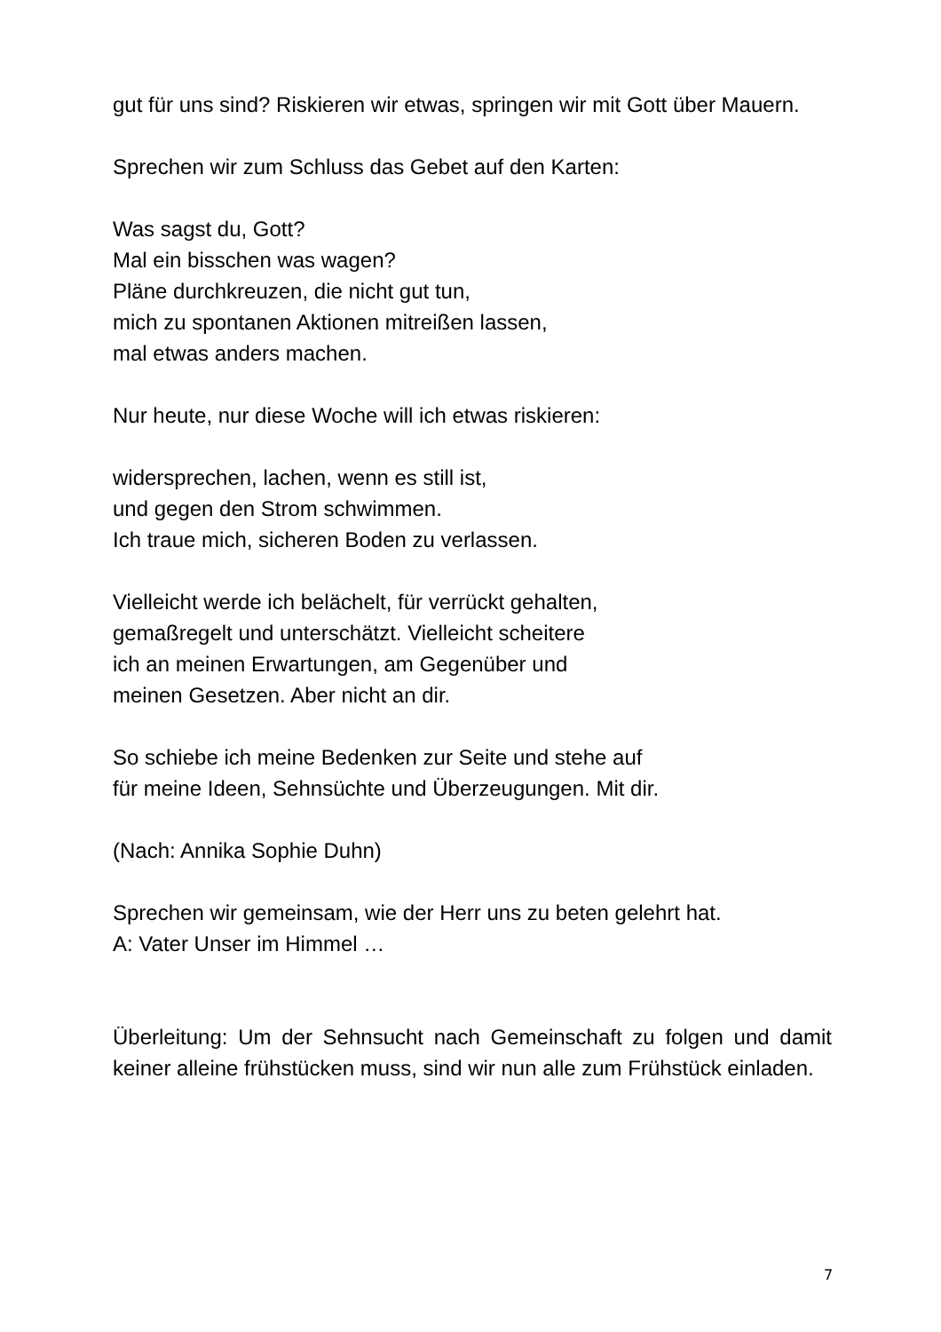gut für uns sind? Riskieren wir etwas, springen wir mit Gott über Mauern.
Sprechen wir zum Schluss das Gebet auf den Karten:
Was sagst du, Gott?
Mal ein bisschen was wagen?
Pläne durchkreuzen, die nicht gut tun,
mich zu spontanen Aktionen mitreißen lassen,
mal etwas anders machen.
Nur heute, nur diese Woche will ich etwas riskieren:
widersprechen, lachen, wenn es still ist,
und gegen den Strom schwimmen.
Ich traue mich, sicheren Boden zu verlassen.
Vielleicht werde ich belächelt, für verrückt gehalten,
gemaßregelt und unterschätzt. Vielleicht scheitere
ich an meinen Erwartungen, am Gegenüber und
meinen Gesetzen. Aber nicht an dir.
So schiebe ich meine Bedenken zur Seite und stehe auf
für meine Ideen, Sehnsüchte und Überzeugungen. Mit dir.
(Nach: Annika Sophie Duhn)
Sprechen wir gemeinsam, wie der Herr uns zu beten gelehrt hat.
A: Vater Unser im Himmel …
Überleitung: Um der Sehnsucht nach Gemeinschaft zu folgen und damit keiner alleine frühstücken muss, sind wir nun alle zum Frühstück einladen.
7